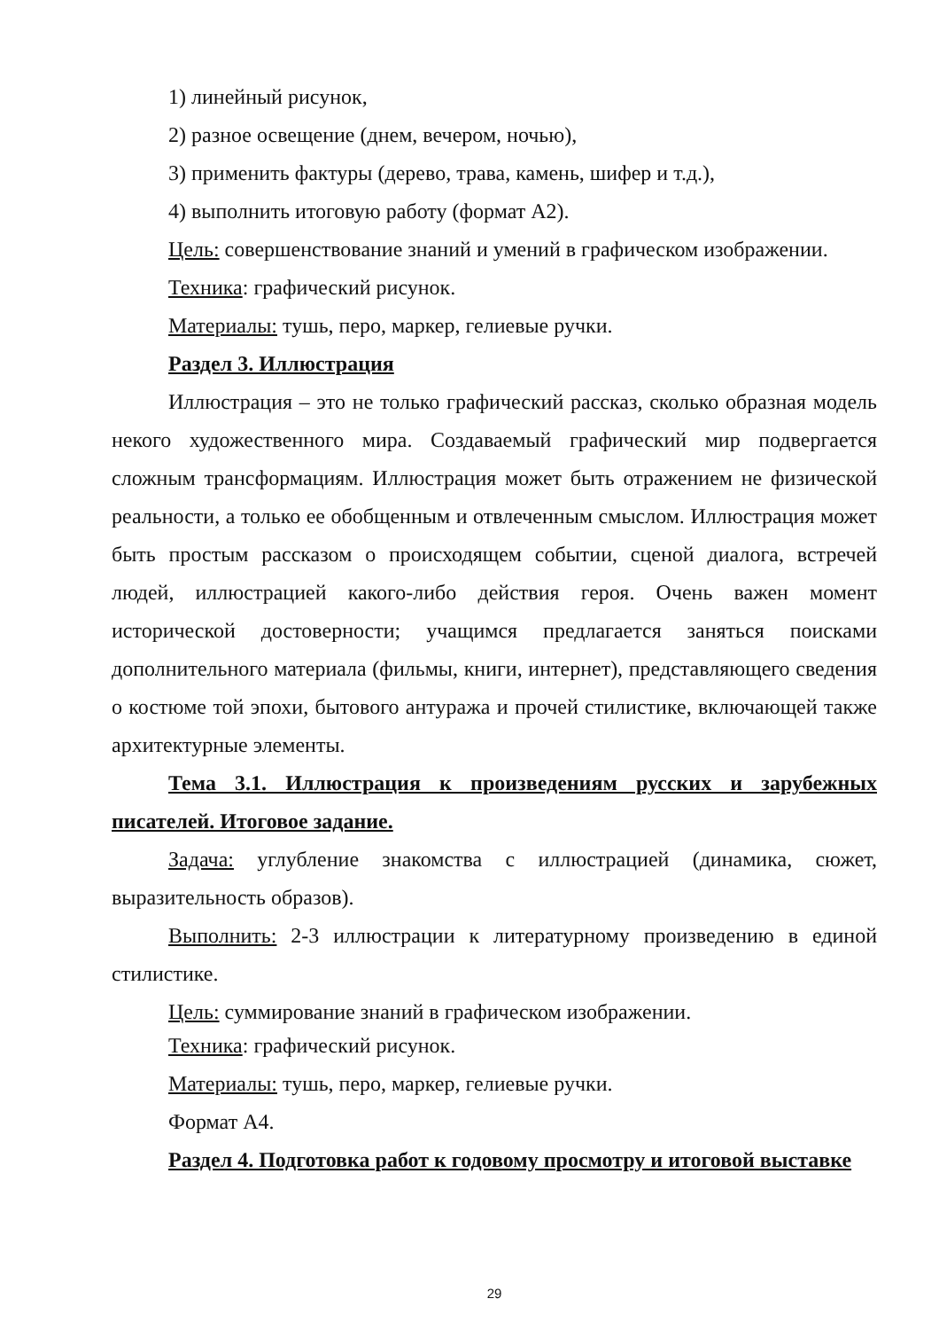1) линейный рисунок,
2) разное освещение (днем, вечером, ночью),
3) применить фактуры (дерево, трава, камень, шифер и т.д.),
4) выполнить итоговую работу (формат А2).
Цель: совершенствование знаний и умений в графическом изображении.
Техника: графический рисунок.
Материалы: тушь, перо, маркер, гелиевые ручки.
Раздел 3. Иллюстрация
Иллюстрация – это не только графический рассказ, сколько образная модель некого художественного мира. Создаваемый графический мир подвергается сложным трансформациям. Иллюстрация может быть отражением не физической реальности, а только ее обобщенным и отвлеченным смыслом. Иллюстрация может быть простым рассказом о происходящем событии, сценой диалога, встречей людей, иллюстрацией какого-либо действия героя. Очень важен момент исторической достоверности; учащимся предлагается заняться поисками дополнительного материала (фильмы, книги, интернет), представляющего сведения о костюме той эпохи, бытового антуража и прочей стилистике, включающей также архитектурные элементы.
Тема 3.1. Иллюстрация к произведениям русских и зарубежных писателей. Итоговое задание.
Задача: углубление знакомства с иллюстрацией (динамика, сюжет, выразительность образов).
Выполнить: 2-3 иллюстрации к литературному произведению в единой стилистике.
Цель: суммирование знаний в графическом изображении.
Техника: графический рисунок.
Материалы: тушь, перо, маркер, гелиевые ручки.
Формат А4.
Раздел 4. Подготовка работ к годовому просмотру и итоговой выставке
29